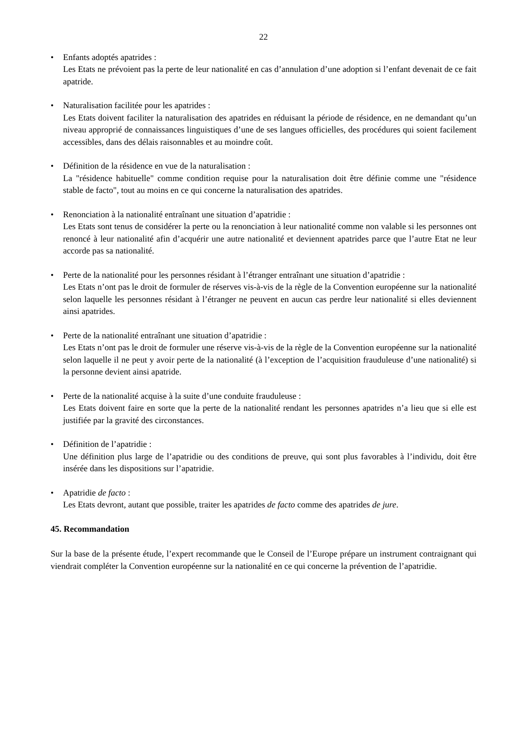22
• Enfants adoptés apatrides :
Les Etats ne prévoient pas la perte de leur nationalité en cas d’annulation d’une adoption si l’enfant devenait de ce fait apatride.
• Naturalisation facilitée pour les apatrides :
Les Etats doivent faciliter la naturalisation des apatrides en réduisant la période de résidence, en ne demandant qu’un niveau approprié de connaissances linguistiques d’une de ses langues officielles, des procédures qui soient facilement accessibles, dans des délais raisonnables et au moindre coût.
• Définition de la résidence en vue de la naturalisation :
La "résidence habituelle" comme condition requise pour la naturalisation doit être définie comme une "résidence stable de facto", tout au moins en ce qui concerne la naturalisation des apatrides.
• Renonciation à la nationalité entraînant une situation d’apatridie :
Les Etats sont tenus de considérer la perte ou la renonciation à leur nationalité comme non valable si les personnes ont renoncé à leur nationalité afin d’acquérir une autre nationalité et deviennent apatrides parce que l’autre Etat ne leur accorde pas sa nationalité.
• Perte de la nationalité pour les personnes résidant à l’étranger entraînant une situation d’apatridie :
Les Etats n’ont pas le droit de formuler de réserves vis-à-vis de la règle de la Convention européenne sur la nationalité selon laquelle les personnes résidant à l’étranger ne peuvent en aucun cas perdre leur nationalité si elles deviennent ainsi apatrides.
• Perte de la nationalité entraînant une situation d’apatridie :
Les Etats n’ont pas le droit de formuler une réserve vis-à-vis de la règle de la Convention européenne sur la nationalité selon laquelle il ne peut y avoir perte de la nationalité (à l’exception de l’acquisition frauduleuse d’une nationalité) si la personne devient ainsi apatride.
• Perte de la nationalité acquise à la suite d’une conduite frauduleuse :
Les Etats doivent faire en sorte que la perte de la nationalité rendant les personnes apatrides n’a lieu que si elle est justifiée par la gravité des circonstances.
• Définition de l’apatridie :
Une définition plus large de l’apatridie ou des conditions de preuve, qui sont plus favorables à l’individu, doit être insérée dans les dispositions sur l’apatridie.
• Apatridie de facto :
Les Etats devront, autant que possible, traiter les apatrides de facto comme des apatrides de jure.
45. Recommandation
Sur la base de la présente étude, l’expert recommande que le Conseil de l’Europe prépare un instrument contraignant qui viendrait compléter la Convention européenne sur la nationalité en ce qui concerne la prévention de l’apatridie.